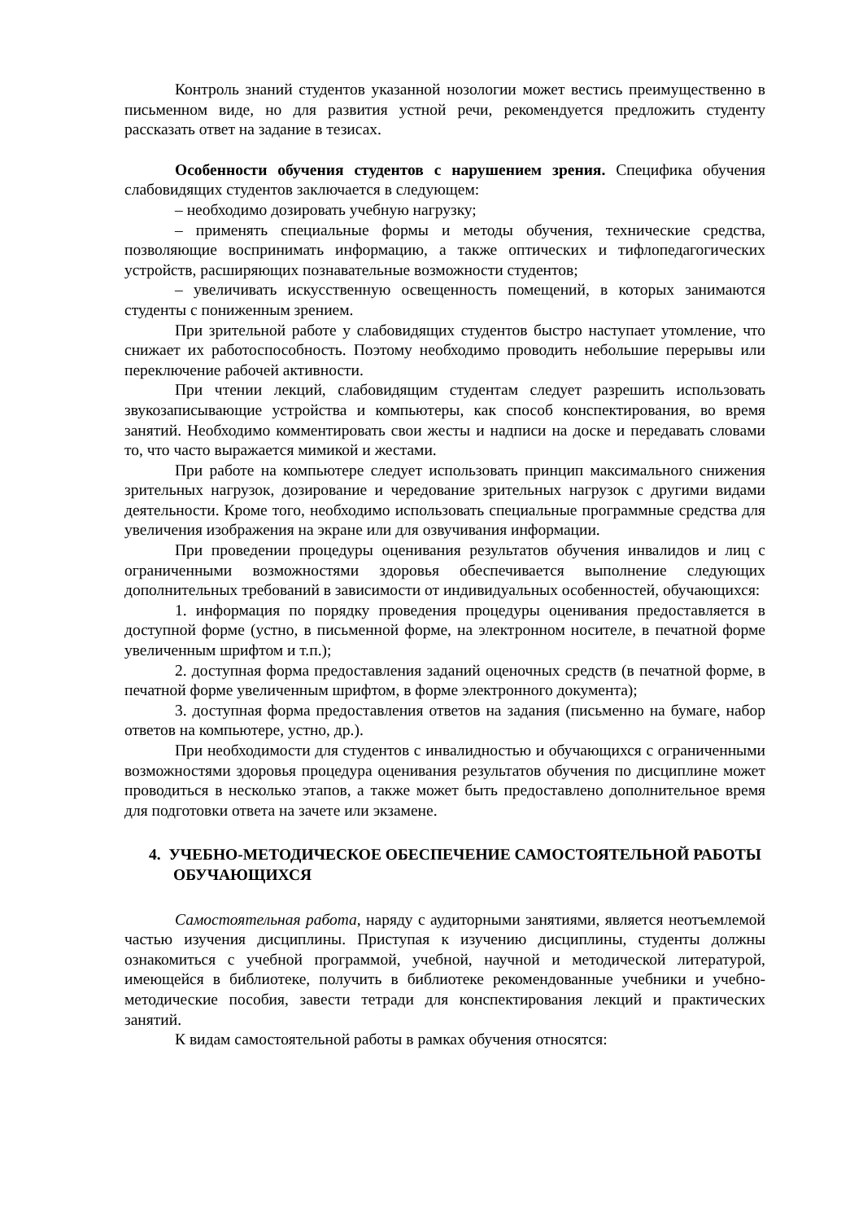Контроль знаний студентов указанной нозологии может вестись преимущественно в письменном виде, но для развития устной речи, рекомендуется предложить студенту рассказать ответ на задание в тезисах.
Особенности обучения студентов с нарушением зрения. Специфика обучения слабовидящих студентов заключается в следующем:
– необходимо дозировать учебную нагрузку;
– применять специальные формы и методы обучения, технические средства, позволяющие воспринимать информацию, а также оптических и тифлопедагогических устройств, расширяющих познавательные возможности студентов;
– увеличивать искусственную освещенность помещений, в которых занимаются студенты с пониженным зрением.
При зрительной работе у слабовидящих студентов быстро наступает утомление, что снижает их работоспособность. Поэтому необходимо проводить небольшие перерывы или переключение рабочей активности.
При чтении лекций, слабовидящим студентам следует разрешить использовать звукозаписывающие устройства и компьютеры, как способ конспектирования, во время занятий. Необходимо комментировать свои жесты и надписи на доске и передавать словами то, что часто выражается мимикой и жестами.
При работе на компьютере следует использовать принцип максимального снижения зрительных нагрузок, дозирование и чередование зрительных нагрузок с другими видами деятельности. Кроме того, необходимо использовать специальные программные средства для увеличения изображения на экране или для озвучивания информации.
При проведении процедуры оценивания результатов обучения инвалидов и лиц с ограниченными возможностями здоровья обеспечивается выполнение следующих дополнительных требований в зависимости от индивидуальных особенностей, обучающихся:
1. информация по порядку проведения процедуры оценивания предоставляется в доступной форме (устно, в письменной форме, на электронном носителе, в печатной форме увеличенным шрифтом и т.п.);
2. доступная форма предоставления заданий оценочных средств (в печатной форме, в печатной форме увеличенным шрифтом, в форме электронного документа);
3. доступная форма предоставления ответов на задания (письменно на бумаге, набор ответов на компьютере, устно, др.).
При необходимости для студентов с инвалидностью и обучающихся с ограниченными возможностями здоровья процедура оценивания результатов обучения по дисциплине может проводиться в несколько этапов, а также может быть предоставлено дополнительное время для подготовки ответа на зачете или экзамене.
4. УЧЕБНО-МЕТОДИЧЕСКОЕ ОБЕСПЕЧЕНИЕ САМОСТОЯТЕЛЬНОЙ РАБОТЫ ОБУЧАЮЩИХСЯ
Самостоятельная работа, наряду с аудиторными занятиями, является неотъемлемой частью изучения дисциплины. Приступая к изучению дисциплины, студенты должны ознакомиться с учебной программой, учебной, научной и методической литературой, имеющейся в библиотеке, получить в библиотеке рекомендованные учебники и учебно-методические пособия, завести тетради для конспектирования лекций и практических занятий.
К видам самостоятельной работы в рамках обучения относятся: